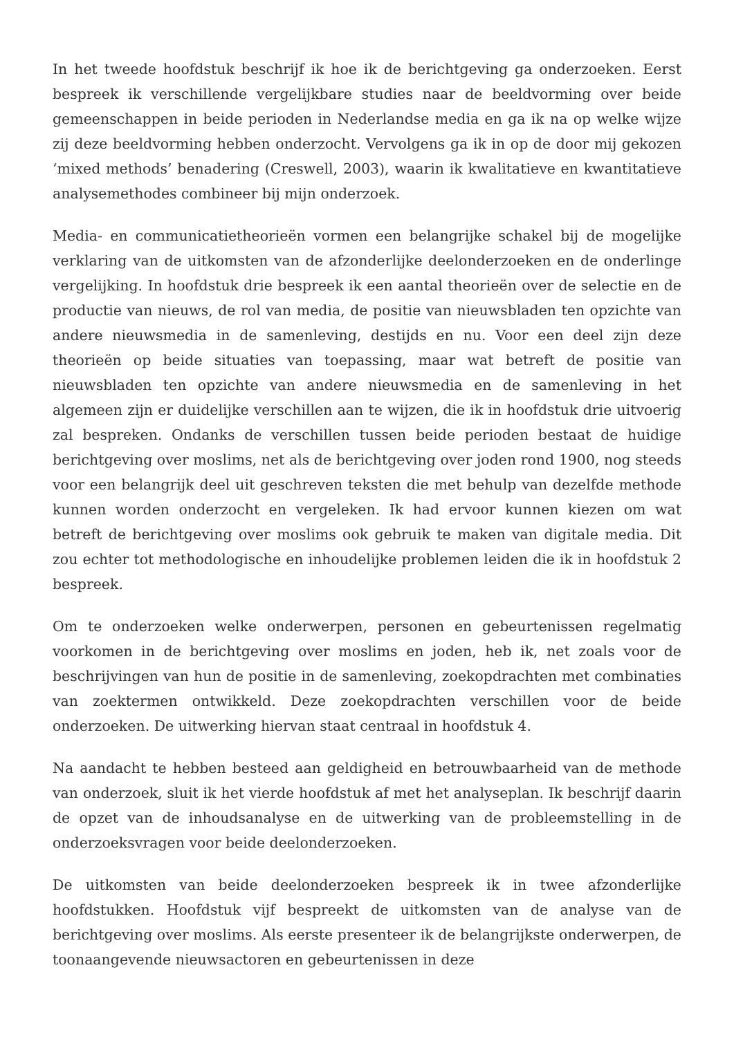In het tweede hoofdstuk beschrijf ik hoe ik de berichtgeving ga onderzoeken. Eerst bespreek ik verschillende vergelijkbare studies naar de beeldvorming over beide gemeenschappen in beide perioden in Nederlandse media en ga ik na op welke wijze zij deze beeldvorming hebben onderzocht. Vervolgens ga ik in op de door mij gekozen ‘mixed methods’ benadering (Creswell, 2003), waarin ik kwalitatieve en kwantitatieve analysemethodes combineer bij mijn onderzoek.
Media- en communicatietheorieën vormen een belangrijke schakel bij de mogelijke verklaring van de uitkomsten van de afzonderlijke deelonderzoeken en de onderlinge vergelijking. In hoofdstuk drie bespreek ik een aantal theorieën over de selectie en de productie van nieuws, de rol van media, de positie van nieuwsbladen ten opzichte van andere nieuwsmedia in de samenleving, destijds en nu. Voor een deel zijn deze theorieën op beide situaties van toepassing, maar wat betreft de positie van nieuwsbladen ten opzichte van andere nieuwsmedia en de samenleving in het algemeen zijn er duidelijke verschillen aan te wijzen, die ik in hoofdstuk drie uitvoerig zal bespreken. Ondanks de verschillen tussen beide perioden bestaat de huidige berichtgeving over moslims, net als de berichtgeving over joden rond 1900, nog steeds voor een belangrijk deel uit geschreven teksten die met behulp van dezelfde methode kunnen worden onderzocht en vergeleken. Ik had ervoor kunnen kiezen om wat betreft de berichtgeving over moslims ook gebruik te maken van digitale media. Dit zou echter tot methodologische en inhoudelijke problemen leiden die ik in hoofdstuk 2 bespreek.
Om te onderzoeken welke onderwerpen, personen en gebeurtenissen regelmatig voorkomen in de berichtgeving over moslims en joden, heb ik, net zoals voor de beschrijvingen van hun de positie in de samenleving, zoekopdrachten met combinaties van zoektermen ontwikkeld. Deze zoekopdrachten verschillen voor de beide onderzoeken. De uitwerking hiervan staat centraal in hoofdstuk 4.
Na aandacht te hebben besteed aan geldigheid en betrouwbaarheid van de methode van onderzoek, sluit ik het vierde hoofdstuk af met het analyseplan. Ik beschrijf daarin de opzet van de inhoudsanalyse en de uitwerking van de probleemstelling in de onderzoeksvragen voor beide deelonderzoeken.
De uitkomsten van beide deelonderzoeken bespreek ik in twee afzonderlijke hoofdstukken. Hoofdstuk vijf bespreekt de uitkomsten van de analyse van de berichtgeving over moslims. Als eerste presenteer ik de belangrijkste onderwerpen, de toonaangevende nieuwsactoren en gebeurtenissen in deze